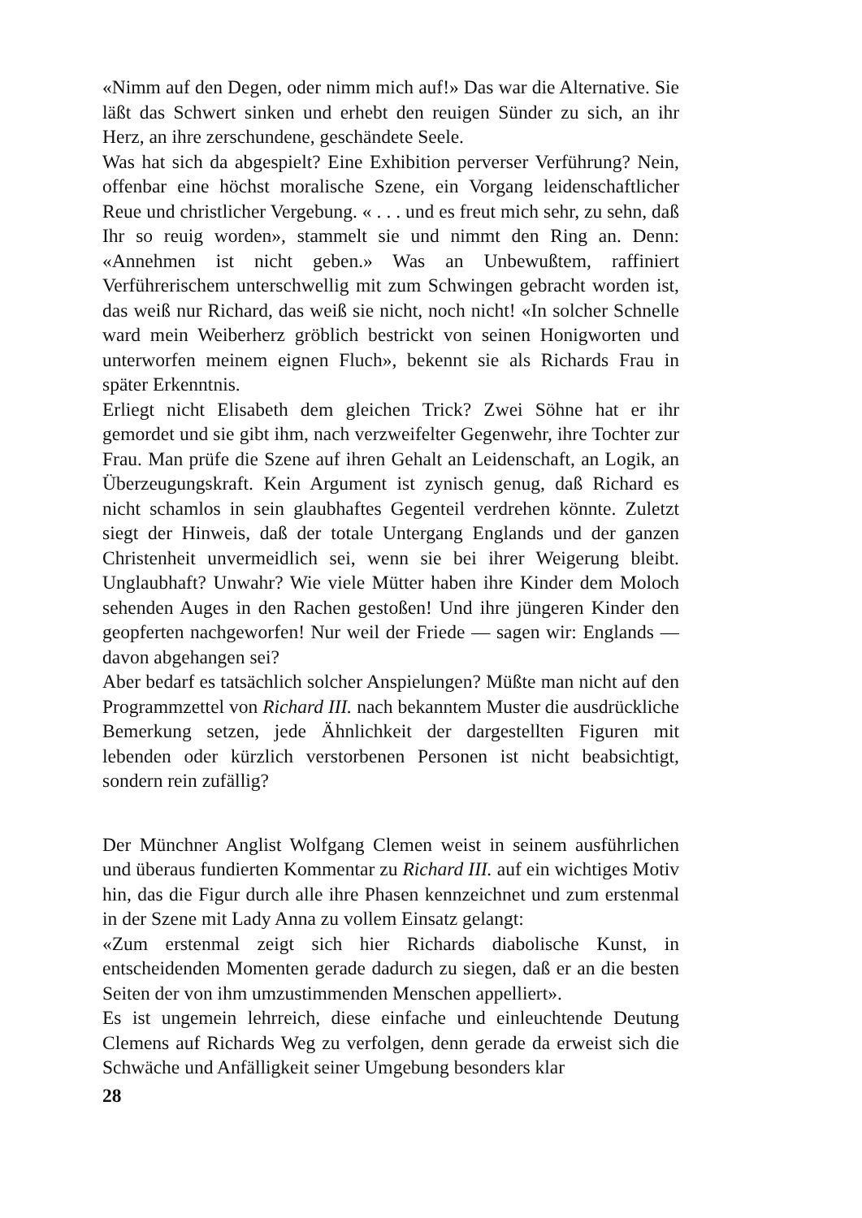«Nimm auf den Degen, oder nimm mich auf!» Das war die Alternative. Sie läßt das Schwert sinken und erhebt den reuigen Sünder zu sich, an ihr Herz, an ihre zerschundene, geschändete Seele.
Was hat sich da abgespielt? Eine Exhibition perverser Verführung? Nein, offenbar eine höchst moralische Szene, ein Vorgang leidenschaftlicher Reue und christlicher Vergebung. « . . . und es freut mich sehr, zu sehn, daß Ihr so reuig worden», stammelt sie und nimmt den Ring an. Denn: «Annehmen ist nicht geben.» Was an Unbewußtem, raffiniert Verführerischem unterschwellig mit zum Schwingen gebracht worden ist, das weiß nur Richard, das weiß sie nicht, noch nicht! «In solcher Schnelle ward mein Weiberherz gröblich bestrickt von seinen Honigworten und unterworfen meinem eignen Fluch», bekennt sie als Richards Frau in später Erkenntnis.
Erliegt nicht Elisabeth dem gleichen Trick? Zwei Söhne hat er ihr gemordet und sie gibt ihm, nach verzweifelter Gegenwehr, ihre Tochter zur Frau. Man prüfe die Szene auf ihren Gehalt an Leidenschaft, an Logik, an Überzeugungskraft. Kein Argument ist zynisch genug, daß Richard es nicht schamlos in sein glaubhaftes Gegenteil verdrehen könnte. Zuletzt siegt der Hinweis, daß der totale Untergang Englands und der ganzen Christenheit unvermeidlich sei, wenn sie bei ihrer Weigerung bleibt. Unglaubhaft? Unwahr? Wie viele Mütter haben ihre Kinder dem Moloch sehenden Auges in den Rachen gestoßen! Und ihre jüngeren Kinder den geopferten nachgeworfen! Nur weil der Friede — sagen wir: Englands — davon abgehangen sei?
Aber bedarf es tatsächlich solcher Anspielungen? Müßte man nicht auf den Programmzettel von Richard III. nach bekanntem Muster die ausdrückliche Bemerkung setzen, jede Ähnlichkeit der dargestellten Figuren mit lebenden oder kürzlich verstorbenen Personen ist nicht beabsichtigt, sondern rein zufällig?
Der Münchner Anglist Wolfgang Clemen weist in seinem ausführlichen und überaus fundierten Kommentar zu Richard III. auf ein wichtiges Motiv hin, das die Figur durch alle ihre Phasen kennzeichnet und zum erstenmal in der Szene mit Lady Anna zu vollem Einsatz gelangt:
«Zum erstenmal zeigt sich hier Richards diabolische Kunst, in entscheidenden Momenten gerade dadurch zu siegen, daß er an die besten Seiten der von ihm umzustimmenden Menschen appelliert».
Es ist ungemein lehrreich, diese einfache und einleuchtende Deutung Clemens auf Richards Weg zu verfolgen, denn gerade da erweist sich die Schwäche und Anfälligkeit seiner Umgebung besonders klar
28